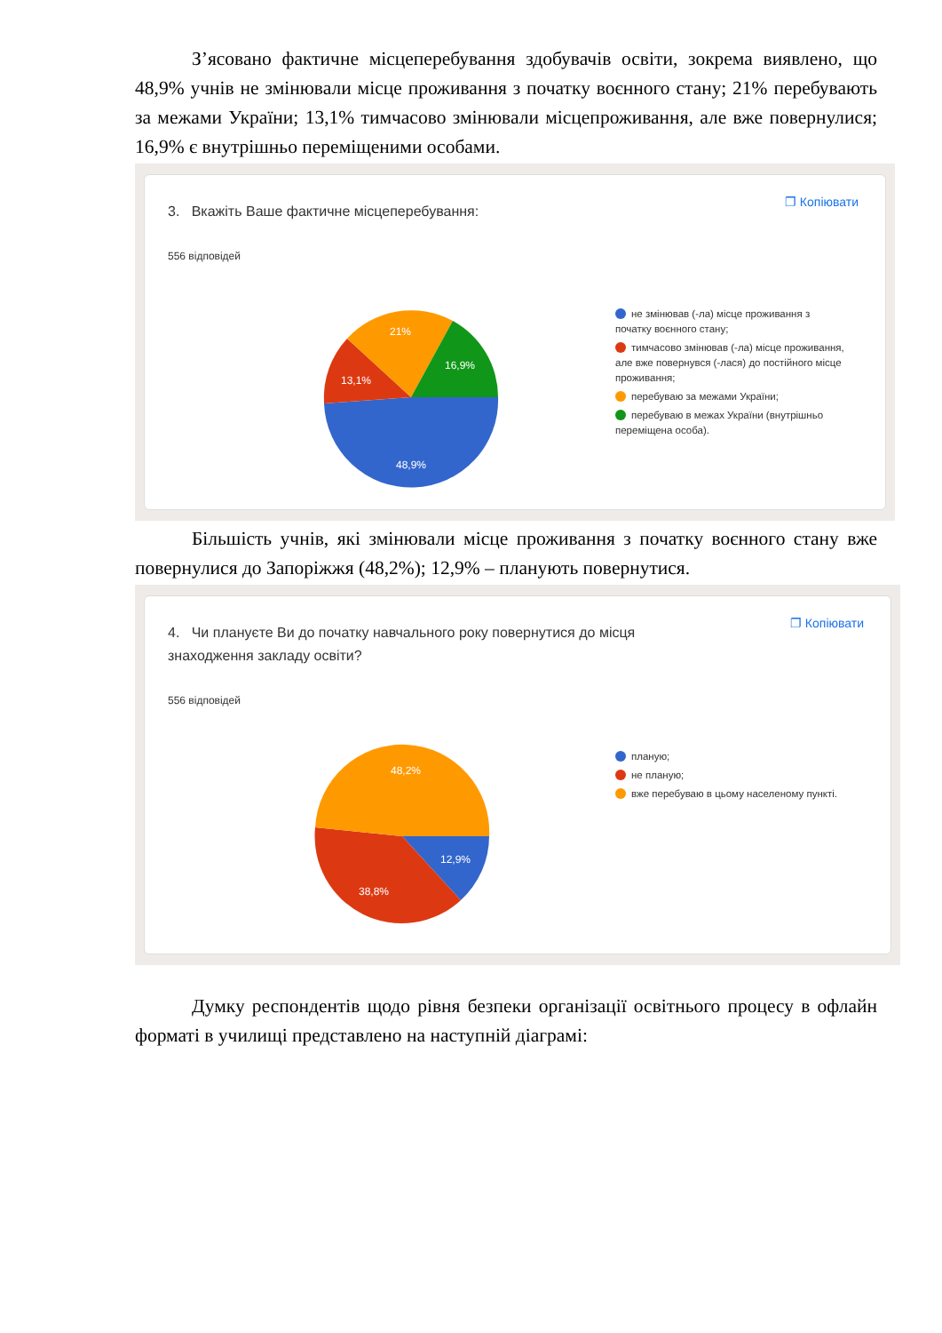З’ясовано фактичне місцеперебування здобувачів освіти, зокрема виявлено, що 48,9% учнів не змінювали місце проживання з початку воєнного стану; 21% перебувають за межами України; 13,1% тимчасово змінювали місцепроживання, але вже повернулися; 16,9% є внутрішньо переміщеними особами.
❐ Копіювати
3. Вкажіть Ваше фактичне місцеперебування:
556 відповідей
48,9%
13,1%
21%
16,9%
не змінював (-ла) місце проживання з початку воєнного стану;
тимчасово змінював (-ла) місце проживання, але вже повернувся (-лася) до постійного місце проживання;
перебуваю за межами України;
перебуваю в межах України (внутрішньо переміщена особа).
Більшість учнів, які змінювали місце проживання з початку воєнного стану вже повернулися до Запоріжжя (48,2%); 12,9% – планують повернутися.
❐ Копіювати
4. Чи плануєте Ви до початку навчального року повернутися до місця знаходження закладу освіти?
556 відповідей
48,2%
12,9%
38,8%
планую;
не планую;
вже перебуваю в цьому населеному пункті.
Думку респондентів щодо рівня безпеки організації освітнього процесу в офлайн форматі в училищі представлено на наступній діаграмі: